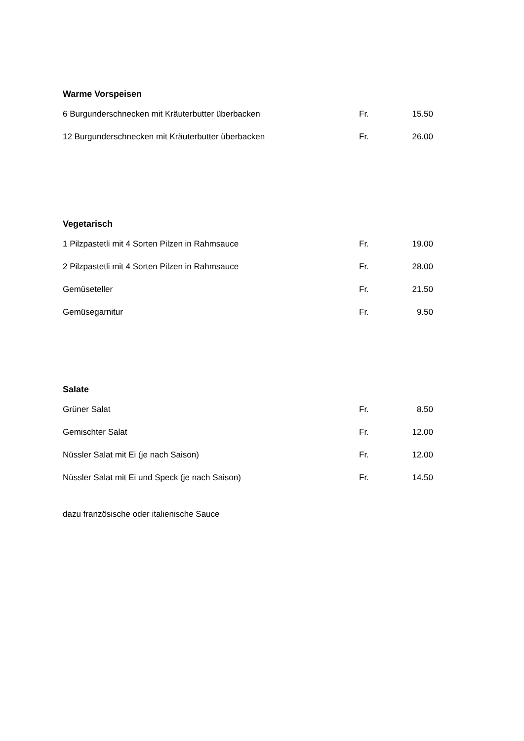Warme Vorspeisen
| 6 Burgunderschnecken mit Kräuterbutter überbacken | Fr. | 15.50 |
| 12 Burgunderschnecken mit Kräuterbutter überbacken | Fr. | 26.00 |
Vegetarisch
| 1 Pilzpastetli mit 4 Sorten Pilzen in Rahmsauce | Fr. | 19.00 |
| 2 Pilzpastetli mit 4 Sorten Pilzen in Rahmsauce | Fr. | 28.00 |
| Gemüseteller | Fr. | 21.50 |
| Gemüsegarnitur | Fr. | 9.50 |
Salate
| Grüner Salat | Fr. | 8.50 |
| Gemischter Salat | Fr. | 12.00 |
| Nüssler Salat mit Ei (je nach Saison) | Fr. | 12.00 |
| Nüssler Salat mit Ei und Speck (je nach Saison) | Fr. | 14.50 |
dazu französische oder italienische Sauce